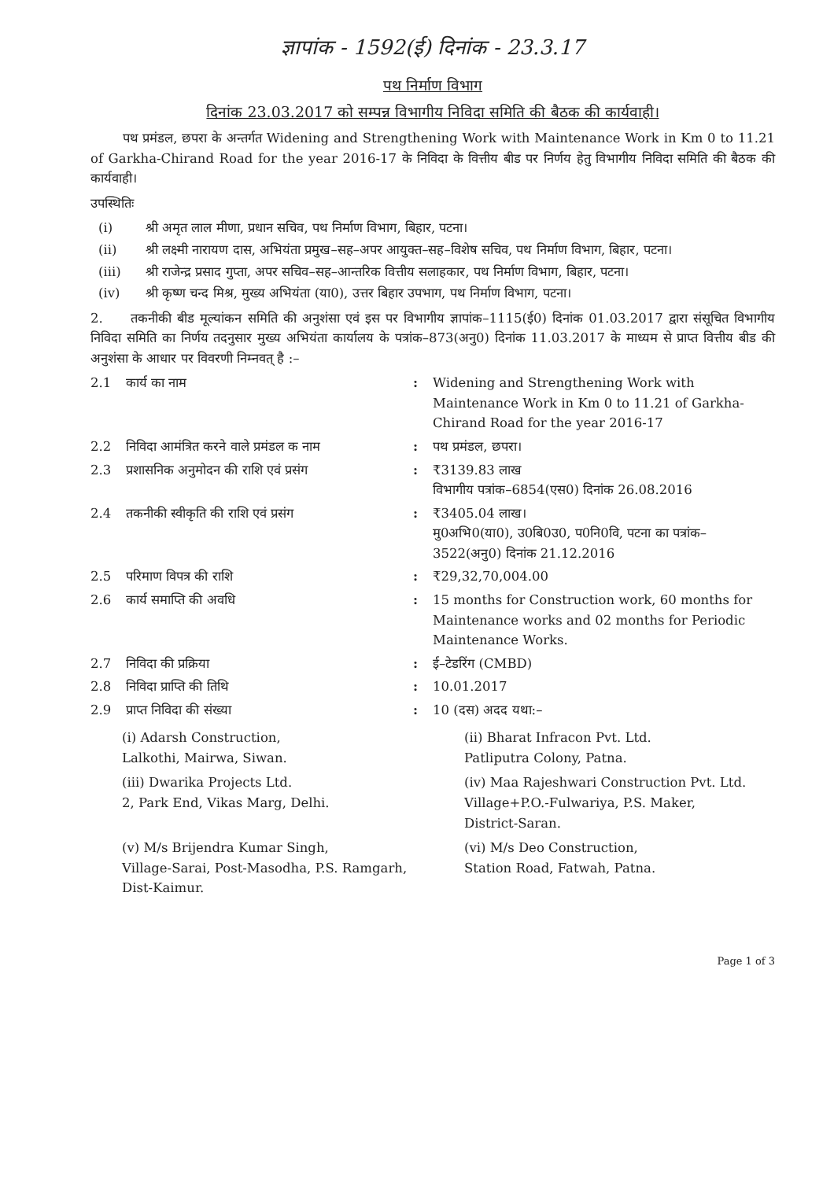ज्ञापांक - 1592(ई) दिनांक - 23.3.17
पथ निर्माण विभाग
दिनांक 23.03.2017 को सम्पन्न विभागीय निविदा समिति की बैठक की कार्यवाही।
पथ प्रमंडल, छपरा के अन्तर्गत Widening and Strengthening Work with Maintenance Work in Km 0 to 11.21 of Garkha-Chirand Road for the year 2016-17 के निविदा के वित्तीय बीड पर निर्णय हेतु विभागीय निविदा समिति की बैठक की कार्यवाही।
उपस्थितिः
(i) श्री अमृत लाल मीणा, प्रधान सचिव, पथ निर्माण विभाग, बिहार, पटना।
(ii) श्री लक्ष्मी नारायण दास, अभियंता प्रमुख–सह–अपर आयुक्त–सह–विशेष सचिव, पथ निर्माण विभाग, बिहार, पटना।
(iii) श्री राजेन्द्र प्रसाद गुप्ता, अपर सचिव–सह–आन्तरिक वित्तीय सलाहकार, पथ निर्माण विभाग, बिहार, पटना।
(iv) श्री कृष्ण चन्द मिश्र, मुख्य अभियंता (या0), उत्तर बिहार उपभाग, पथ निर्माण विभाग, पटना।
2. तकनीकी बीड मूल्यांकन समिति की अनुशंसा एवं इस पर विभागीय ज्ञापांक–1115(ई0) दिनांक 01.03.2017 द्वारा संसूचित विभागीय निविदा समिति का निर्णय तदनुसार मुख्य अभियंता कार्यालय के पत्रांक–873(अनु0) दिनांक 11.03.2017 के माध्यम से प्राप्त वित्तीय बीड की अनुशंसा के आधार पर विवरणी निम्नवत् है :–
2.1 कार्य का नाम: Widening and Strengthening Work with Maintenance Work in Km 0 to 11.21 of Garkha-Chirand Road for the year 2016-17
2.2 निविदा आमंत्रित करने वाले प्रमंडल क नाम: पथ प्रमंडल, छपरा।
2.3 प्रशासनिक अनुमोदन की राशि एवं प्रसंग: ₹3139.83 लाख
विभागीय पत्रांक–6854(एस0) दिनांक 26.08.2016
2.4 तकनीकी स्वीकृति की राशि एवं प्रसंग: ₹3405.04 लाख।
मु0अभि0(या0), उ0बि0उ0, प0नि0वि, पटना का पत्रांक–3522(अनु0) दिनांक 21.12.2016
2.5 परिमाण विपत्र की राशि: ₹29,32,70,004.00
2.6 कार्य समाप्ति की अवधि: 15 months for Construction work, 60 months for Maintenance works and 02 months for Periodic Maintenance Works.
2.7 निविदा की प्रक्रिया: ई–टेडरिंग (CMBD)
2.8 निविदा प्राप्ति की तिथि: 10.01.2017
2.9 प्राप्त निविदा की संख्या: 10 (दस) अदद यथा:–
(i) Adarsh Construction,
Lalkothi, Mairwa, Siwan.
(ii) Bharat Infracon Pvt. Ltd.
Patliputra Colony, Patna.
(iii) Dwarika Projects Ltd.
2, Park End, Vikas Marg, Delhi.
(iv) Maa Rajeshwari Construction Pvt. Ltd.
Village+P.O.-Fulwariya, P.S. Maker,
District-Saran.
(v) M/s Brijendra Kumar Singh,
Village-Sarai, Post-Masodha, P.S. Ramgarh, Dist-Kaimur.
(vi) M/s Deo Construction,
Station Road, Fatwah, Patna.
Page 1 of 3